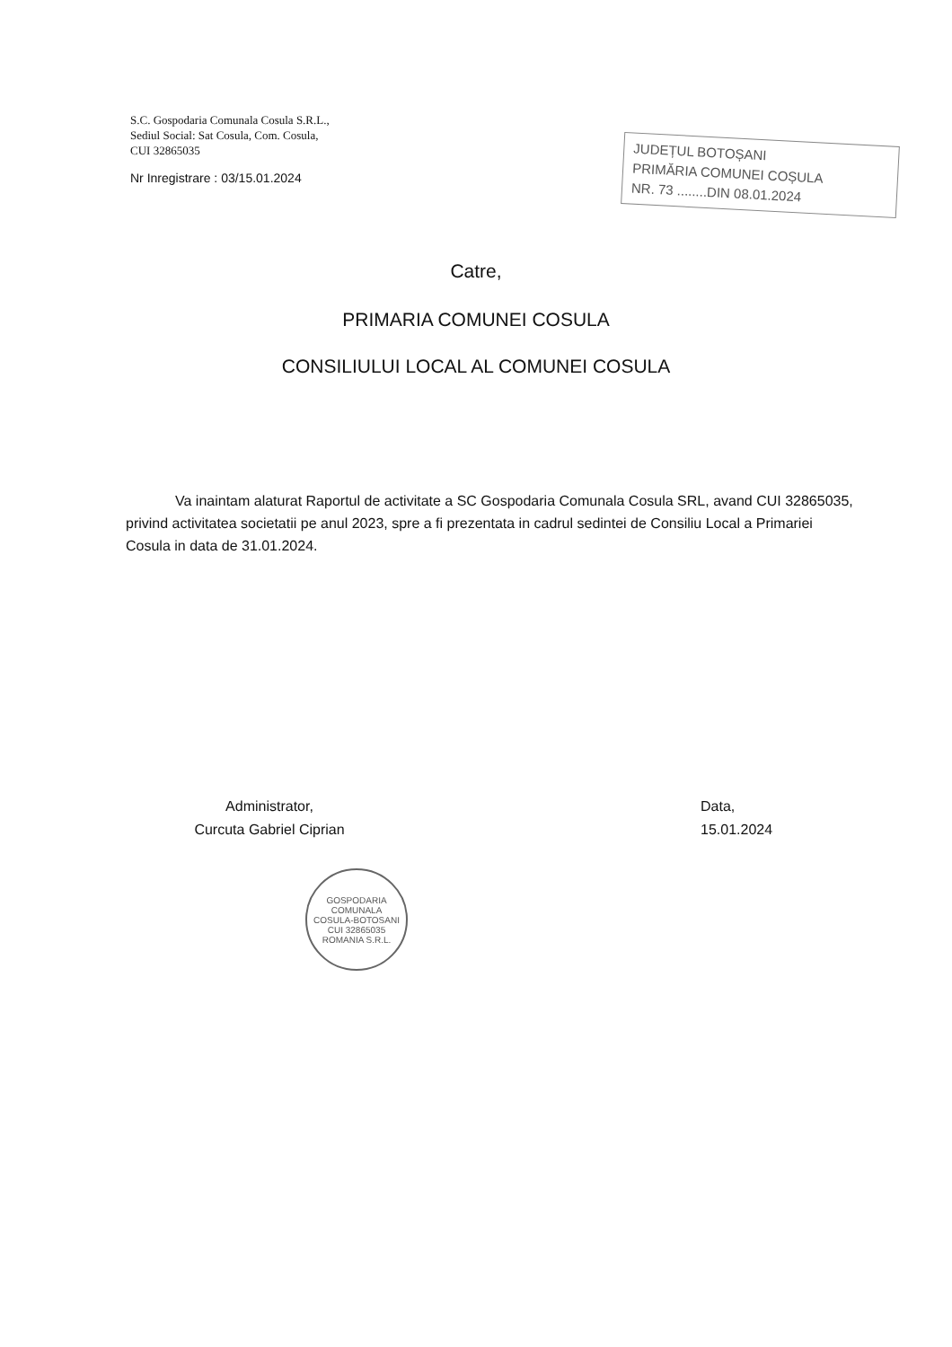S.C. Gospodaria Comunala Cosula S.R.L.,
Sediul Social: Sat Cosula, Com. Cosula,
CUI 32865035
Nr Inregistrare : 03/15.01.2024
JUDEȚUL BOTOȘANI
PRIMĂRIA COMUNEI COȘULA
NR. 73 ........DIN 08.01.2024
Catre,
PRIMARIA COMUNEI COSULA
CONSILIULUI LOCAL AL COMUNEI COSULA
Va inaintam alaturat Raportul de activitate a SC Gospodaria Comunala Cosula SRL, avand CUI 32865035, privind activitatea societatii pe anul 2023, spre a fi prezentata in cadrul sedintei de Consiliu Local a Primariei Cosula in data de 31.01.2024.
Administrator,
Curcuta Gabriel Ciprian
Data,
15.01.2024
GOSPODARIA COMUNALA
COSULA-BOTOSANI
CUI 32865035
ROMANIA S.R.L.